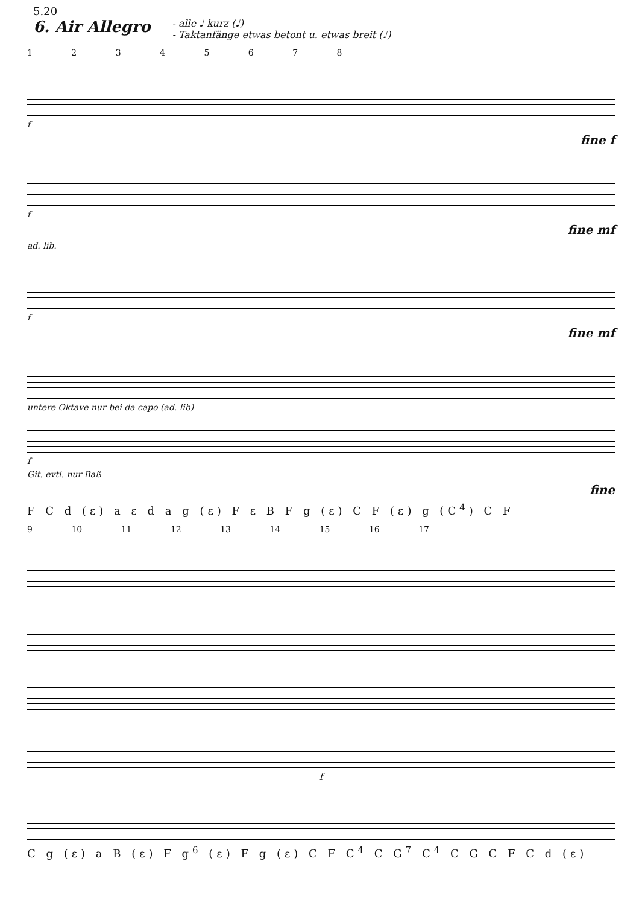5.20
6. Air Allegro
- alle ♩ kurz (♩)
- Taktanfänge etwas betont u. etwas breit (♩)
1 2 3 4 5 6 7 8
f
fine f
f
fine mf
ad. lib.
f
fine mf
untere Oktave nur bei da capo (ad. lib)
f
Git. evtl. nur Baß
fine
F C d (ε) a ε d a g (ε) F ε B F g (ε) C F (ε) g (C<sup>4</sup>) C F
9 10 11 12 13 14 15 16 17
f
C g (ε) a B (ε) F g<sup>6</sup> (ε) F g (ε) C F C<sup>4</sup> C G<sup>7</sup> C<sup>4</sup> C G C F C d (ε)